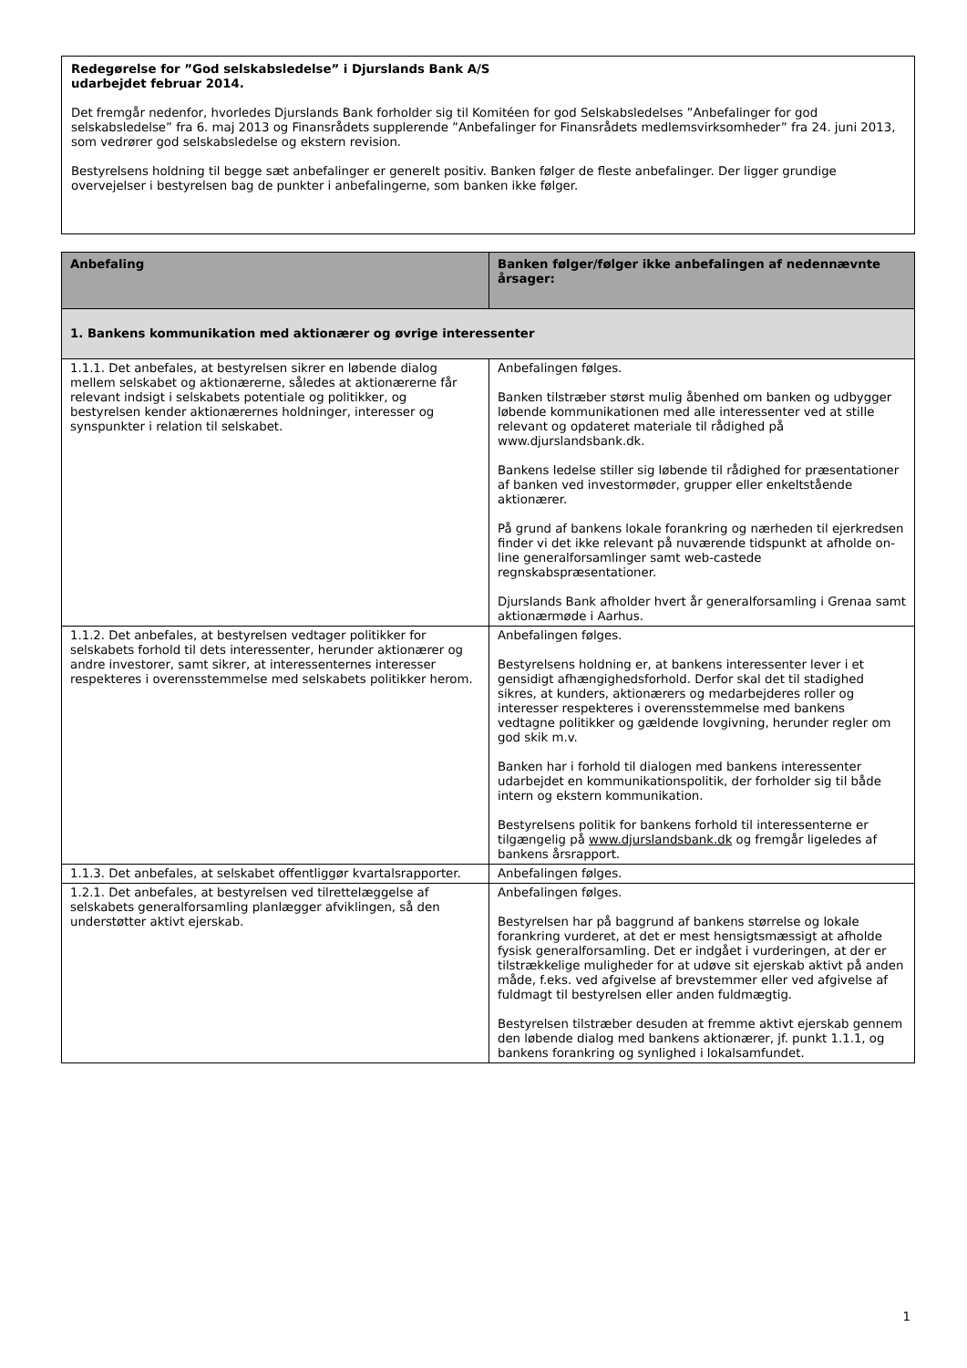Redegørelse for ”God selskabsledelse” i Djurslands Bank A/S
udarbejdet februar 2014.
Det fremgår nedenfor, hvorledes Djurslands Bank forholder sig til Komitéen for god Selskabsledelses ”Anbefalinger for god selskabsledelse” fra 6. maj 2013 og Finansrådets supplerende ”Anbefalinger for Finansrådets medlemsvirksomheder” fra 24. juni 2013, som vedrører god selskabsledelse og ekstern revision.
Bestyrelsens holdning til begge sæt anbefalinger er generelt positiv. Banken følger de fleste anbefalinger. Der ligger grundige overvejelser i bestyrelsen bag de punkter i anbefalingerne, som banken ikke følger.
| Anbefaling | Banken følger/følger ikke anbefalingen af nedennævnte årsager: |
| --- | --- |
| 1. Bankens kommunikation med aktionærer og øvrige interessenter | |
| 1.1.1. Det anbefales, at bestyrelsen sikrer en løbende dialog mellem selskabet og aktionærerne, således at aktionærerne får relevant indsigt i selskabets potentiale og politikker, og bestyrelsen kender aktionærernes holdninger, interesser og synspunkter i relation til selskabet. | Anbefalingen følges. Banken tilstræber størst mulig åbenhed om banken og udbygger løbende kommunikationen med alle interessenter ved at stille relevant og opdateret materiale til rådighed på www.djurslandsbank.dk. Bankens ledelse stiller sig løbende til rådighed for præsentationer af banken ved investormøder, grupper eller enkeltstående aktionærer. På grund af bankens lokale forankring og nærheden til ejerkredsen finder vi det ikke relevant på nuværende tidspunkt at afholde on-line generalforsamlinger samt web-castede regnskabspræsentationer. Djurslands Bank afholder hvert år generalforsamling i Grenaa samt aktionærmøde i Aarhus. |
| 1.1.2. Det anbefales, at bestyrelsen vedtager politikker for selskabets forhold til dets interessenter, herunder aktionærer og andre investorer, samt sikrer, at interessenternes interesser respekteres i overensstemmelse med selskabets politikker herom. | Anbefalingen følges. Bestyrelsens holdning er, at bankens interessenter lever i et gensidigt afhængighedsforhold. Derfor skal det til stadighed sikres, at kunders, aktionærers og medarbejderes roller og interesser respekteres i overensstemmelse med bankens vedtagne politikker og gældende lovgivning, herunder regler om god skik m.v. Banken har i forhold til dialogen med bankens interessenter udarbejdet en kommunikationspolitik, der forholder sig til både intern og ekstern kommunikation. Bestyrelsens politik for bankens forhold til interessenterne er tilgængelig på www.djurslandsbank.dk og fremgår ligeledes af bankens årsrapport. |
| 1.1.3. Det anbefales, at selskabet offentliggør kvartalsrapporter. | Anbefalingen følges. |
| 1.2.1. Det anbefales, at bestyrelsen ved tilrettelæggelse af selskabets generalforsamling planlægger afviklingen, så den understøtter aktivt ejerskab. | Anbefalingen følges. Bestyrelsen har på baggrund af bankens størrelse og lokale forankring vurderet, at det er mest hensigtsmæssigt at afholde fysisk generalforsamling. Det er indgået i vurderingen, at der er tilstrækkelige muligheder for at udøve sit ejerskab aktivt på anden måde, f.eks. ved afgivelse af brevstemmer eller ved afgivelse af fuldmagt til bestyrelsen eller anden fuldmægtig. Bestyrelsen tilstræber desuden at fremme aktivt ejerskab gennem den løbende dialog med bankens aktionærer, jf. punkt 1.1.1, og bankens forankring og synlighed i lokalsamfundet. |
1